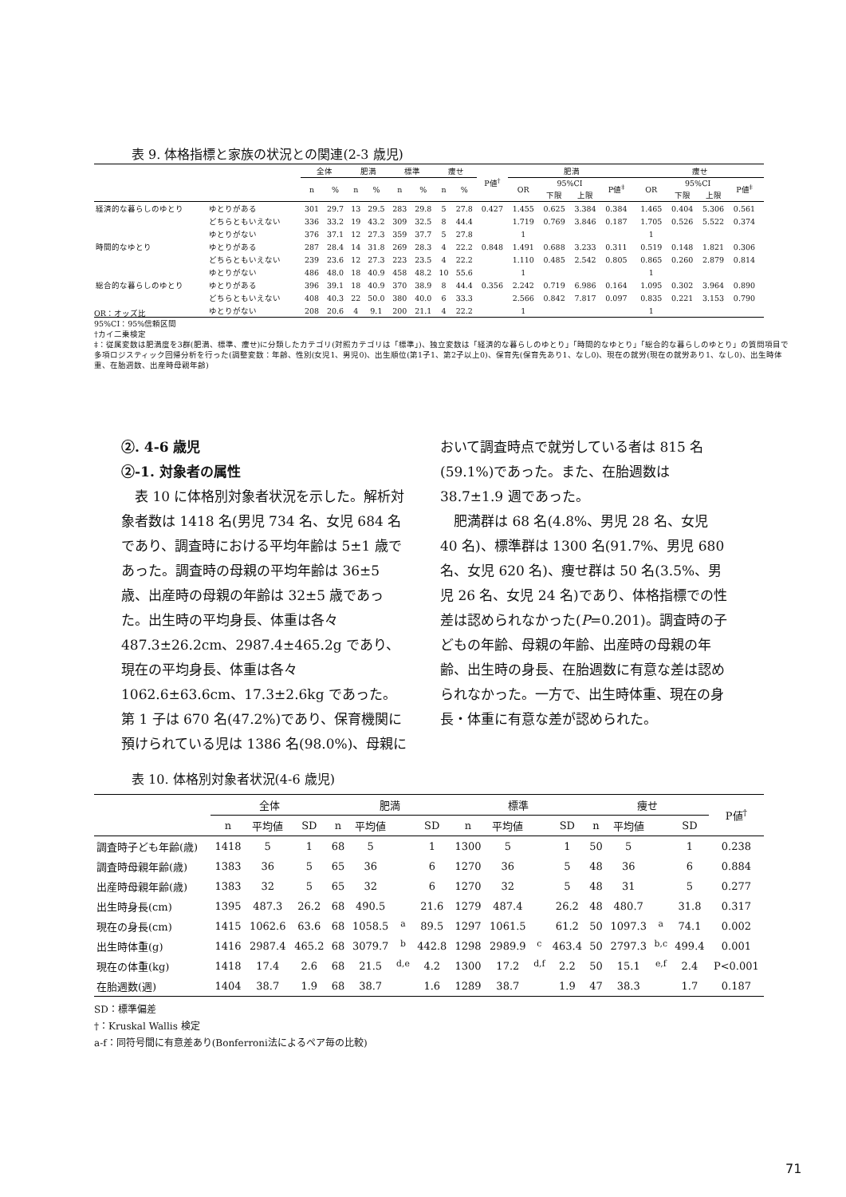表 9. 体格指標と家族の状況との関連(2-3 歳児)
| | | 全体 | | 肥満 | | 標準 | | 痩せ | | P値<sup>†</sup> | 肥満 | | | | | 痩せ | | | | |
| --- | --- | --- | --- | --- | --- | --- | --- | --- | --- | --- | --- | --- | --- | --- | --- | --- | --- | --- | --- | --- |
| | | n | % | n | % | n | % | n | % | | OR | 95%CI | | P値<sup>‡</sup> | | OR | 95%CI | | P値<sup>‡</sup> | |
| | | | | | | | | | | | | 下限 | 上限 | | | | 下限 | 上限 | | |
| 経済的な暮らしのゆとり | ゆとりがある | 301 | 29.7 | 13 | 29.5 | 283 | 29.8 | 5 | 27.8 | 0.427 | 1.455 | 0.625 | 3.384 | 0.384 | | 1.465 | 0.404 | 5.306 | 0.561 | |
| | どちらともいえない | 336 | 33.2 | 19 | 43.2 | 309 | 32.5 | 8 | 44.4 | | 1.719 | 0.769 | 3.846 | 0.187 | | 1.705 | 0.526 | 5.522 | 0.374 | |
| | ゆとりがない | 376 | 37.1 | 12 | 27.3 | 359 | 37.7 | 5 | 27.8 | | 1 | | | | | 1 | | | | |
| 時間的なゆとり | ゆとりがある | 287 | 28.4 | 14 | 31.8 | 269 | 28.3 | 4 | 22.2 | 0.848 | 1.491 | 0.688 | 3.233 | 0.311 | | 0.519 | 0.148 | 1.821 | 0.306 | |
| | どちらともいえない | 239 | 23.6 | 12 | 27.3 | 223 | 23.5 | 4 | 22.2 | | 1.110 | 0.485 | 2.542 | 0.805 | | 0.865 | 0.260 | 2.879 | 0.814 | |
| | ゆとりがない | 486 | 48.0 | 18 | 40.9 | 458 | 48.2 | 10 | 55.6 | | 1 | | | | | 1 | | | | |
| 総合的な暮らしのゆとり | ゆとりがある | 396 | 39.1 | 18 | 40.9 | 370 | 38.9 | 8 | 44.4 | 0.356 | 2.242 | 0.719 | 6.986 | 0.164 | | 1.095 | 0.302 | 3.964 | 0.890 | |
| | どちらともいえない | 408 | 40.3 | 22 | 50.0 | 380 | 40.0 | 6 | 33.3 | | 2.566 | 0.842 | 7.817 | 0.097 | | 0.835 | 0.221 | 3.153 | 0.790 | |
| | ゆとりがない | 208 | 20.6 | 4 | 9.1 | 200 | 21.1 | 4 | 22.2 | | 1 | | | | | 1 | | | | |
OR：オッズ比
95%CI：95%信頼区間
†カイ二乗検定
‡：従属変数は肥満度を3群(肥満、標準、痩せ)に分類したカテゴリ(対照カテゴリは「標準」)、独立変数は「経済的な暮らしのゆとり」「時間的なゆとり」「総合的な暮らしのゆとり」の質問項目で多項ロジスティック回帰分析を行った(調整変数：年齢、性別(女児1、男児0)、出生順位(第1子1、第2子以上0)、保育先(保育先あり1、なし0)、現在の就労(現在の就労あり1、なし0)、出生時体重、在胎週数、出産時母親年齢)
②. 4-6 歳児
②-1. 対象者の属性
　表 10 に体格別対象者状況を示した。解析対象者数は 1418 名(男児 734 名、女児 684 名であり、調査時における平均年齢は 5±1 歳であった。調査時の母親の平均年齢は 36±5 歳、出産時の母親の年齢は 32±5 歳であった。出生時の平均身長、体重は各々 487.3±26.2cm、2987.4±465.2g であり、現在の平均身長、体重は各々 1062.6±63.6cm、17.3±2.6kg であった。第 1 子は 670 名(47.2%)であり、保育機関に預けられている児は 1386 名(98.0%)、母親において調査時点で就労している者は 815 名(59.1%)であった。また、在胎週数は 38.7±1.9 週であった。
　肥満群は 68 名(4.8%、男児 28 名、女児 40 名)、標準群は 1300 名(91.7%、男児 680 名、女児 620 名)、痩せ群は 50 名(3.5%、男児 26 名、女児 24 名)であり、体格指標での性差は認められなかった(P=0.201)。調査時の子どもの年齢、母親の年齢、出産時の母親の年齢、出生時の身長、在胎週数に有意な差は認められなかった。一方で、出生時体重、現在の身長・体重に有意な差が認められた。
表 10. 体格別対象者状況(4-6 歳児)
| | 全体 | | | 肥満 | | | | 標準 | | | | 痩せ | | | | P値<sup>†</sup> |
| --- | --- | --- | --- | --- | --- | --- | --- | --- | --- | --- | --- | --- | --- | --- | --- | --- |
| | n | 平均値 | SD | n | 平均値 | | SD | n | 平均値 | | SD | n | 平均値 | | SD | |
| 調査時子ども年齢(歳) | 1418 | 5 | 1 | 68 | 5 | | 1 | 1300 | 5 | | 1 | 50 | 5 | | 1 | 0.238 |
| 調査時母親年齢(歳) | 1383 | 36 | 5 | 65 | 36 | | 6 | 1270 | 36 | | 5 | 48 | 36 | | 6 | 0.884 |
| 出産時母親年齢(歳) | 1383 | 32 | 5 | 65 | 32 | | 6 | 1270 | 32 | | 5 | 48 | 31 | | 5 | 0.277 |
| 出生時身長(cm) | 1395 | 487.3 | 26.2 | 68 | 490.5 | | 21.6 | 1279 | 487.4 | | 26.2 | 48 | 480.7 | | 31.8 | 0.317 |
| 現在の身長(cm) | 1415 | 1062.6 | 63.6 | 68 | 1058.5 | <sup>a</sup> | 89.5 | 1297 | 1061.5 | | 61.2 | 50 | 1097.3 | <sup>a</sup> | 74.1 | 0.002 |
| 出生時体重(g) | 1416 | 2987.4 | 465.2 | 68 | 3079.7 | <sup>b</sup> | 442.8 | 1298 | 2989.9 | <sup>c</sup> | 463.4 | 50 | 2797.3 | <sup>b,c</sup> | 499.4 | 0.001 |
| 現在の体重(kg) | 1418 | 17.4 | 2.6 | 68 | 21.5 | <sup>d,e</sup> | 4.2 | 1300 | 17.2 | <sup>d,f</sup> | 2.2 | 50 | 15.1 | <sup>e,f</sup> | 2.4 | P<0.001 |
| 在胎週数(週) | 1404 | 38.7 | 1.9 | 68 | 38.7 | | 1.6 | 1289 | 38.7 | | 1.9 | 47 | 38.3 | | 1.7 | 0.187 |
SD：標準偏差
†：Kruskal Wallis 検定
a-f：同符号間に有意差あり(Bonferroni法によるペア毎の比較)
71